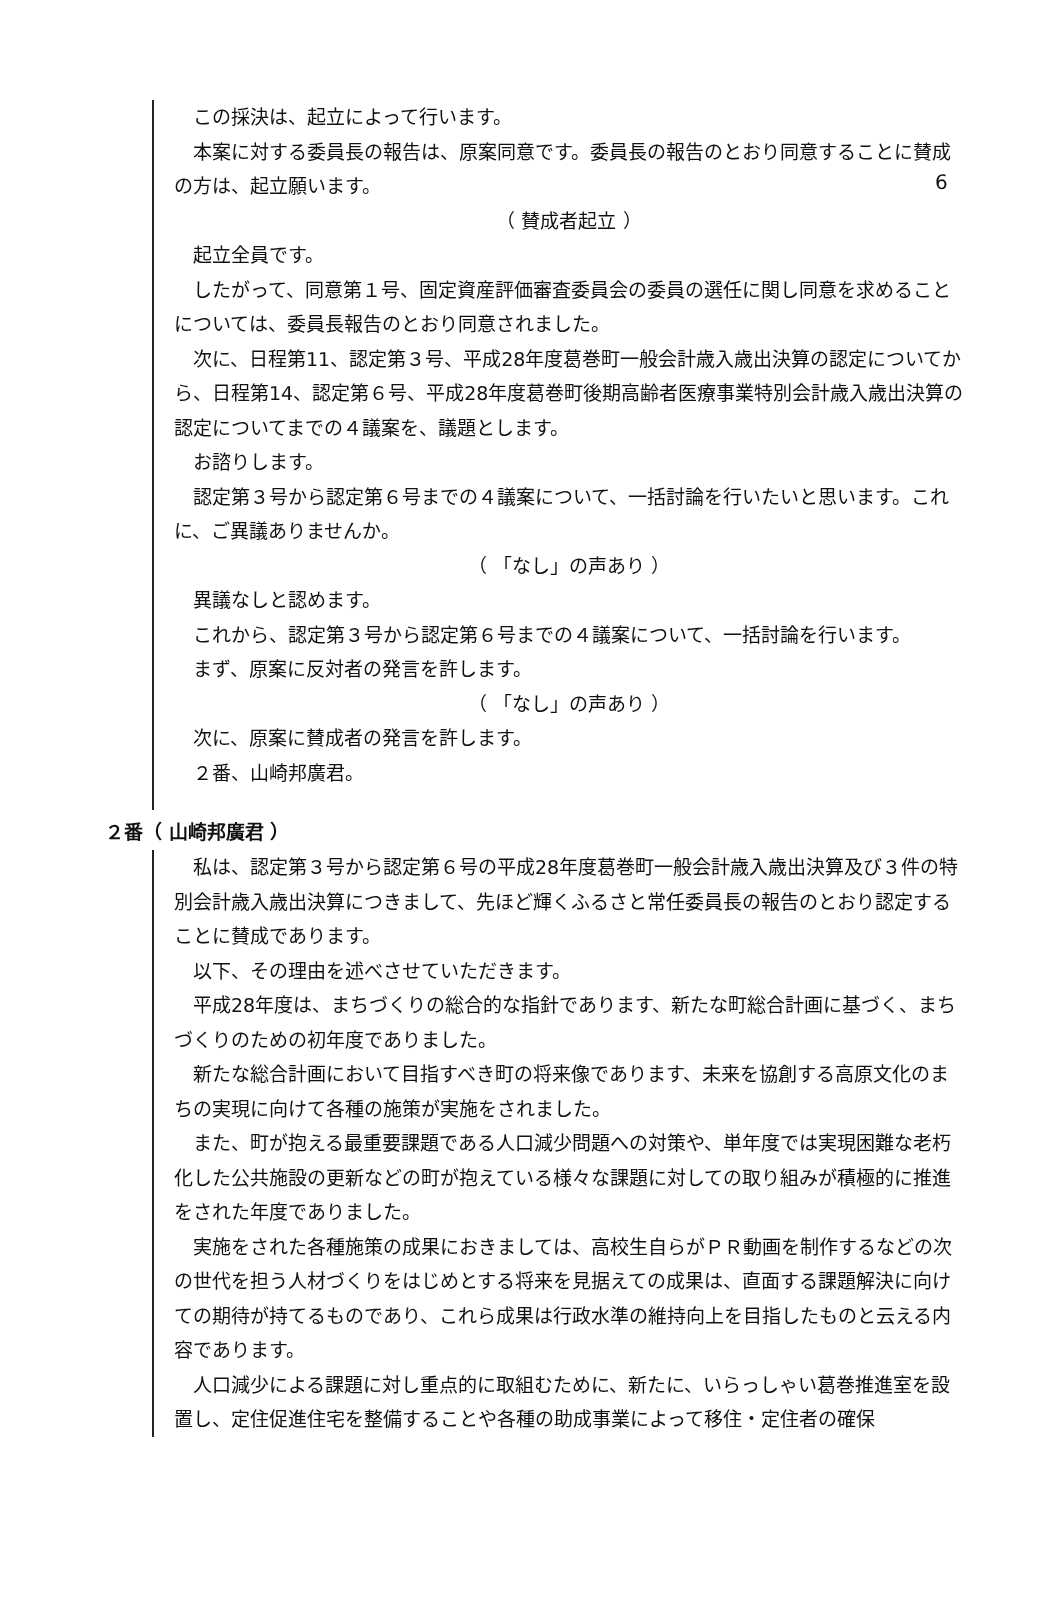6
この採決は、起立によって行います。
本案に対する委員長の報告は、原案同意です。委員長の報告のとおり同意することに賛成の方は、起立願います。
（ 賛成者起立 ）
起立全員です。
したがって、同意第１号、固定資産評価審査委員会の委員の選任に関し同意を求めることについては、委員長報告のとおり同意されました。
次に、日程第11、認定第３号、平成28年度葛巻町一般会計歳入歳出決算の認定についてから、日程第14、認定第６号、平成28年度葛巻町後期高齢者医療事業特別会計歳入歳出決算の認定についてまでの４議案を、議題とします。
お諮りします。
認定第３号から認定第６号までの４議案について、一括討論を行いたいと思います。これに、ご異議ありませんか。
（ 「なし」の声あり ）
異議なしと認めます。
これから、認定第３号から認定第６号までの４議案について、一括討論を行います。
まず、原案に反対者の発言を許します。
（ 「なし」の声あり ）
次に、原案に賛成者の発言を許します。
２番、山崎邦廣君。
２番（ 山崎邦廣君 ）
私は、認定第３号から認定第６号の平成28年度葛巻町一般会計歳入歳出決算及び３件の特別会計歳入歳出決算につきまして、先ほど輝くふるさと常任委員長の報告のとおり認定することに賛成であります。
以下、その理由を述べさせていただきます。
平成28年度は、まちづくりの総合的な指針であります、新たな町総合計画に基づく、まちづくりのための初年度でありました。
新たな総合計画において目指すべき町の将来像であります、未来を協創する高原文化のまちの実現に向けて各種の施策が実施をされました。
また、町が抱える最重要課題である人口減少問題への対策や、単年度では実現困難な老朽化した公共施設の更新などの町が抱えている様々な課題に対しての取り組みが積極的に推進をされた年度でありました。
実施をされた各種施策の成果におきましては、高校生自らがＰＲ動画を制作するなどの次の世代を担う人材づくりをはじめとする将来を見据えての成果は、直面する課題解決に向けての期待が持てるものであり、これら成果は行政水準の維持向上を目指したものと云える内容であります。
人口減少による課題に対し重点的に取組むために、新たに、いらっしゃい葛巻推進室を設置し、定住促進住宅を整備することや各種の助成事業によって移住・定住者の確保